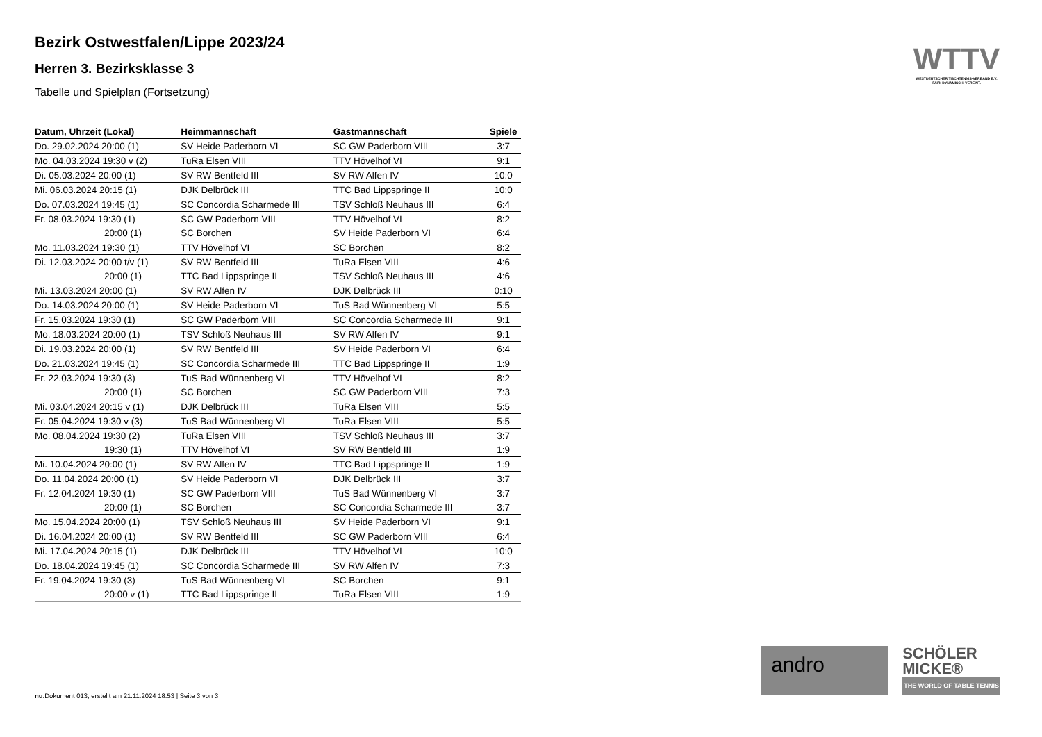WTTV
WESTDEUTSCHER TISCHTENNIS-VERBAND E.V.
FAIR. DYNAMISCH. VEREINT.
Bezirk Ostwestfalen/Lippe 2023/24
Herren 3. Bezirksklasse 3
Tabelle und Spielplan (Fortsetzung)
| Datum, Uhrzeit (Lokal) | Heimmannschaft | Gastmannschaft | Spiele |
| --- | --- | --- | --- |
| Do. 29.02.2024 20:00 (1) | SV Heide Paderborn VI | SC GW Paderborn VIII | 3:7 |
| Mo. 04.03.2024 19:30 v (2) | TuRa Elsen VIII | TTV Hövelhof VI | 9:1 |
| Di. 05.03.2024 20:00 (1) | SV RW Bentfeld III | SV RW Alfen IV | 10:0 |
| Mi. 06.03.2024 20:15 (1) | DJK Delbrück III | TTC Bad Lippspringe II | 10:0 |
| Do. 07.03.2024 19:45 (1) | SC Concordia Scharmede III | TSV Schloß Neuhaus III | 6:4 |
| Fr. 08.03.2024 19:30 (1) | SC GW Paderborn VIII | TTV Hövelhof VI | 8:2 |
| 20:00 (1) | SC Borchen | SV Heide Paderborn VI | 6:4 |
| Mo. 11.03.2024 19:30 (1) | TTV Hövelhof VI | SC Borchen | 8:2 |
| Di. 12.03.2024 20:00 t/v (1) | SV RW Bentfeld III | TuRa Elsen VIII | 4:6 |
| 20:00 (1) | TTC Bad Lippspringe II | TSV Schloß Neuhaus III | 4:6 |
| Mi. 13.03.2024 20:00 (1) | SV RW Alfen IV | DJK Delbrück III | 0:10 |
| Do. 14.03.2024 20:00 (1) | SV Heide Paderborn VI | TuS Bad Wünnenberg VI | 5:5 |
| Fr. 15.03.2024 19:30 (1) | SC GW Paderborn VIII | SC Concordia Scharmede III | 9:1 |
| Mo. 18.03.2024 20:00 (1) | TSV Schloß Neuhaus III | SV RW Alfen IV | 9:1 |
| Di. 19.03.2024 20:00 (1) | SV RW Bentfeld III | SV Heide Paderborn VI | 6:4 |
| Do. 21.03.2024 19:45 (1) | SC Concordia Scharmede III | TTC Bad Lippspringe II | 1:9 |
| Fr. 22.03.2024 19:30 (3) | TuS Bad Wünnenberg VI | TTV Hövelhof VI | 8:2 |
| 20:00 (1) | SC Borchen | SC GW Paderborn VIII | 7:3 |
| Mi. 03.04.2024 20:15 v (1) | DJK Delbrück III | TuRa Elsen VIII | 5:5 |
| Fr. 05.04.2024 19:30 v (3) | TuS Bad Wünnenberg VI | TuRa Elsen VIII | 5:5 |
| Mo. 08.04.2024 19:30 (2) | TuRa Elsen VIII | TSV Schloß Neuhaus III | 3:7 |
| 19:30 (1) | TTV Hövelhof VI | SV RW Bentfeld III | 1:9 |
| Mi. 10.04.2024 20:00 (1) | SV RW Alfen IV | TTC Bad Lippspringe II | 1:9 |
| Do. 11.04.2024 20:00 (1) | SV Heide Paderborn VI | DJK Delbrück III | 3:7 |
| Fr. 12.04.2024 19:30 (1) | SC GW Paderborn VIII | TuS Bad Wünnenberg VI | 3:7 |
| 20:00 (1) | SC Borchen | SC Concordia Scharmede III | 3:7 |
| Mo. 15.04.2024 20:00 (1) | TSV Schloß Neuhaus III | SV Heide Paderborn VI | 9:1 |
| Di. 16.04.2024 20:00 (1) | SV RW Bentfeld III | SC GW Paderborn VIII | 6:4 |
| Mi. 17.04.2024 20:15 (1) | DJK Delbrück III | TTV Hövelhof VI | 10:0 |
| Do. 18.04.2024 19:45 (1) | SC Concordia Scharmede III | SV RW Alfen IV | 7:3 |
| Fr. 19.04.2024 19:30 (3) | TuS Bad Wünnenberg VI | SC Borchen | 9:1 |
| 20:00 v (1) | TTC Bad Lippspringe II | TuRa Elsen VIII | 1:9 |
andro
SCHÖLER
MICKE®
THE WORLD OF TABLE TENNIS
nu.Dokument 013, erstellt am 21.11.2024 18:53 | Seite 3 von 3